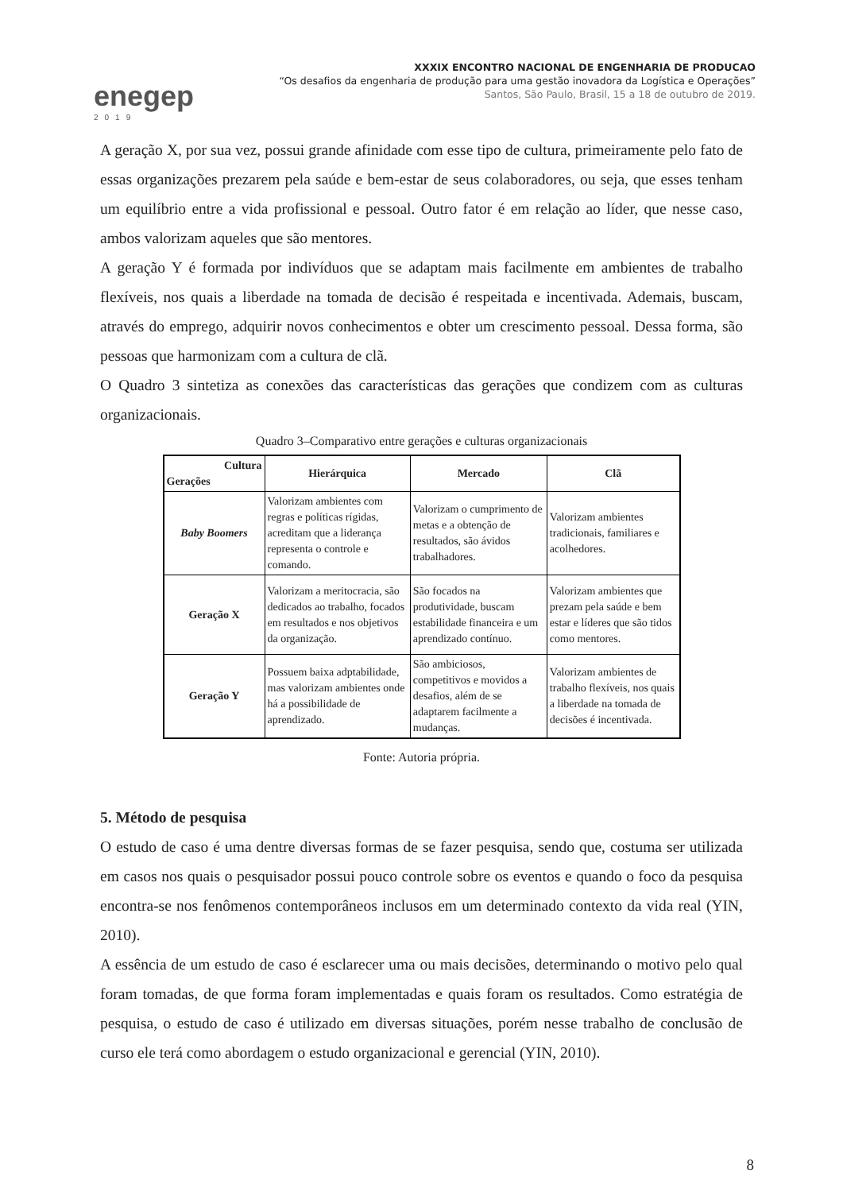enegep
2019
XXXIX ENCONTRO NACIONAL DE ENGENHARIA DE PRODUCAO
“Os desafios da engenharia de produção para uma gestão inovadora da Logística e Operações”
Santos, São Paulo, Brasil, 15 a 18 de outubro de 2019.
A geração X, por sua vez, possui grande afinidade com esse tipo de cultura, primeiramente pelo fato de essas organizações prezarem pela saúde e bem-estar de seus colaboradores, ou seja, que esses tenham um equilíbrio entre a vida profissional e pessoal. Outro fator é em relação ao líder, que nesse caso, ambos valorizam aqueles que são mentores.
A geração Y é formada por indivíduos que se adaptam mais facilmente em ambientes de trabalho flexíveis, nos quais a liberdade na tomada de decisão é respeitada e incentivada. Ademais, buscam, através do emprego, adquirir novos conhecimentos e obter um crescimento pessoal. Dessa forma, são pessoas que harmonizam com a cultura de clã.
O Quadro 3 sintetiza as conexões das características das gerações que condizem com as culturas organizacionais.
Quadro 3–Comparativo entre gerações e culturas organizacionais
| Cultura Gerações | Hierárquica | Mercado | Clã |
| --- | --- | --- | --- |
| Baby Boomers | Valorizam ambientes com regras e políticas rígidas, acreditam que a liderança representa o controle e comando. | Valorizam o cumprimento de metas e a obtenção de resultados, são ávidos trabalhadores. | Valorizam ambientes tradicionais, familiares e acolhedores. |
| Geração X | Valorizam a meritocracia, são dedicados ao trabalho, focados em resultados e nos objetivos da organização. | São focados na produtividade, buscam estabilidade financeira e um aprendizado contínuo. | Valorizam ambientes que prezam pela saúde e bem estar e líderes que são tidos como mentores. |
| Geração Y | Possuem baixa adptabilidade, mas valorizam ambientes onde há a possibilidade de aprendizado. | São ambiciosos, competitivos e movidos a desafios, além de se adaptarem facilmente a mudanças. | Valorizam ambientes de trabalho flexíveis, nos quais a liberdade na tomada de decisões é incentivada. |
Fonte: Autoria própria.
5. Método de pesquisa
O estudo de caso é uma dentre diversas formas de se fazer pesquisa, sendo que, costuma ser utilizada em casos nos quais o pesquisador possui pouco controle sobre os eventos e quando o foco da pesquisa encontra-se nos fenômenos contemporâneos inclusos em um determinado contexto da vida real (YIN, 2010).
A essência de um estudo de caso é esclarecer uma ou mais decisões, determinando o motivo pelo qual foram tomadas, de que forma foram implementadas e quais foram os resultados. Como estratégia de pesquisa, o estudo de caso é utilizado em diversas situações, porém nesse trabalho de conclusão de curso ele terá como abordagem o estudo organizacional e gerencial (YIN, 2010).
8